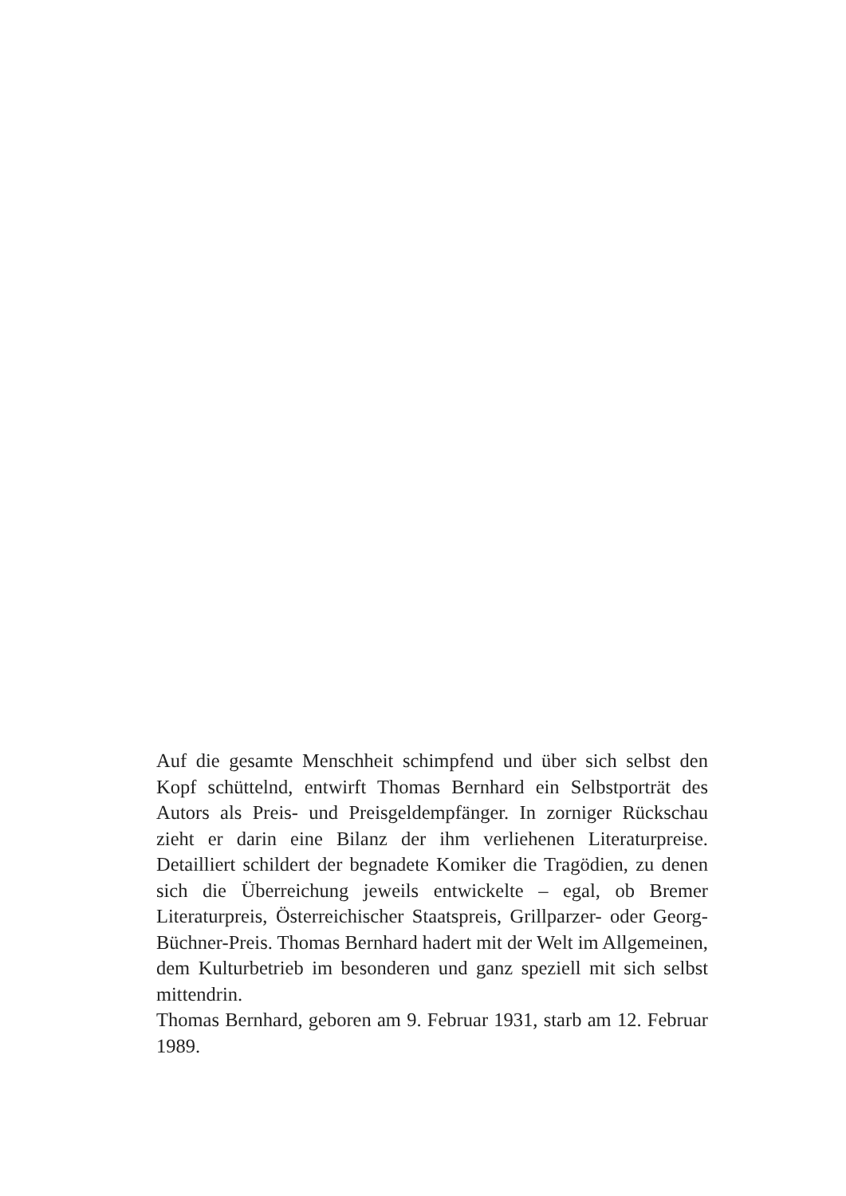Auf die gesamte Menschheit schimpfend und über sich selbst den Kopf schüttelnd, entwirft Thomas Bernhard ein Selbstporträt des Autors als Preis- und Preisgeldempfänger. In zorniger Rückschau zieht er darin eine Bilanz der ihm verliehenen Literaturpreise. Detailliert schildert der begnadete Komiker die Tragödien, zu denen sich die Überreichung jeweils entwickelte – egal, ob Bremer Literaturpreis, Österreichischer Staatspreis, Grillparzer- oder Georg-Büchner-Preis. Thomas Bernhard hadert mit der Welt im Allgemeinen, dem Kulturbetrieb im besonderen und ganz speziell mit sich selbst mittendrin.
Thomas Bernhard, geboren am 9. Februar 1931, starb am 12. Februar 1989.